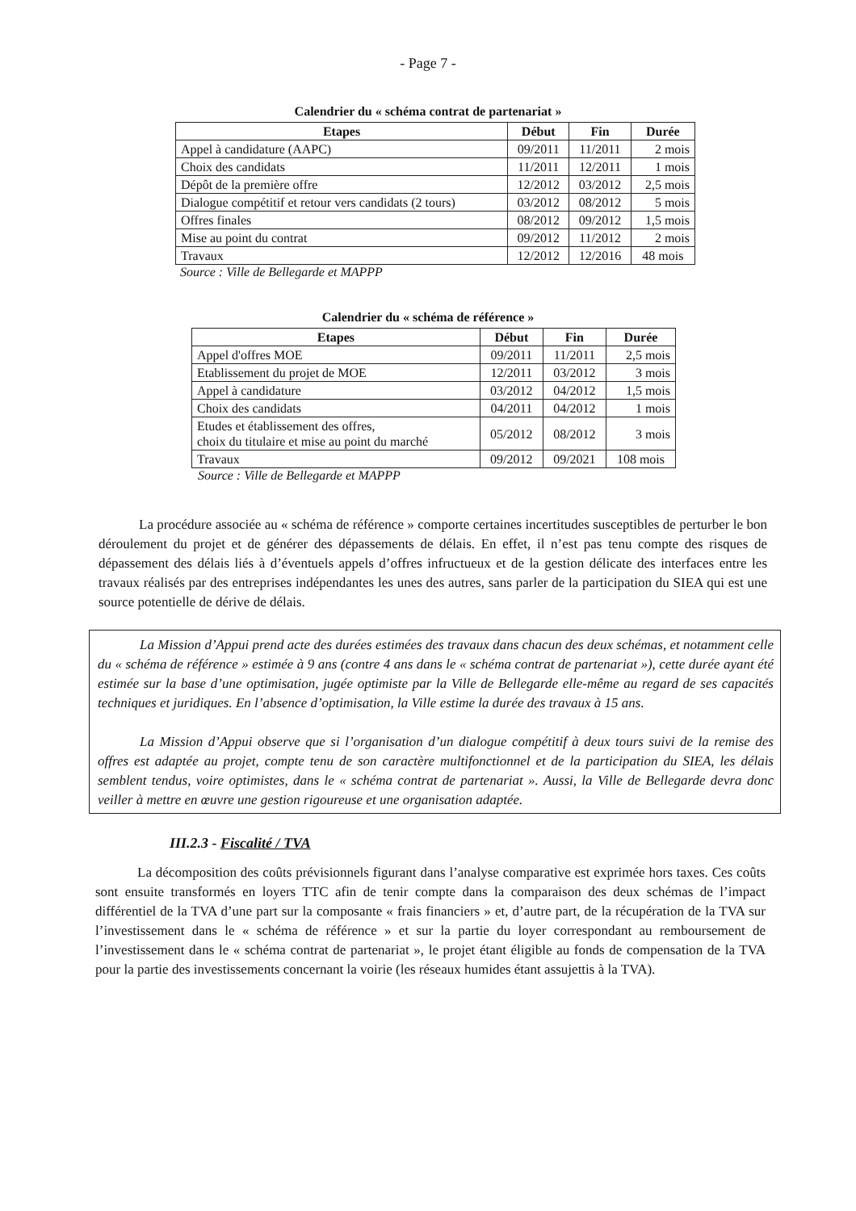- Page 7 -
Calendrier du « schéma contrat de partenariat »
| Etapes | Début | Fin | Durée |
| --- | --- | --- | --- |
| Appel à candidature (AAPC) | 09/2011 | 11/2011 | 2 mois |
| Choix des candidats | 11/2011 | 12/2011 | 1 mois |
| Dépôt de la première offre | 12/2012 | 03/2012 | 2,5 mois |
| Dialogue compétitif et retour vers candidats (2 tours) | 03/2012 | 08/2012 | 5 mois |
| Offres finales | 08/2012 | 09/2012 | 1,5 mois |
| Mise au point du contrat | 09/2012 | 11/2012 | 2 mois |
| Travaux | 12/2012 | 12/2016 | 48 mois |
Source : Ville de Bellegarde et MAPPP
Calendrier du « schéma de référence »
| Etapes | Début | Fin | Durée |
| --- | --- | --- | --- |
| Appel d'offres MOE | 09/2011 | 11/2011 | 2,5 mois |
| Etablissement du projet de MOE | 12/2011 | 03/2012 | 3 mois |
| Appel à candidature | 03/2012 | 04/2012 | 1,5 mois |
| Choix des candidats | 04/2011 | 04/2012 | 1 mois |
| Etudes et établissement des offres, choix du titulaire et mise au point du marché | 05/2012 | 08/2012 | 3 mois |
| Travaux | 09/2012 | 09/2021 | 108 mois |
Source : Ville de Bellegarde et MAPPP
La procédure associée au « schéma de référence » comporte certaines incertitudes susceptibles de perturber le bon déroulement du projet et de générer des dépassements de délais. En effet, il n’est pas tenu compte des risques de dépassement des délais liés à d’éventuels appels d’offres infructueux et de la gestion délicate des interfaces entre les travaux réalisés par des entreprises indépendantes les unes des autres, sans parler de la participation du SIEA qui est une source potentielle de dérive de délais.
La Mission d’Appui prend acte des durées estimées des travaux dans chacun des deux schémas, et notamment celle du « schéma de référence » estimée à 9 ans (contre 4 ans dans le « schéma contrat de partenariat »), cette durée ayant été estimée sur la base d’une optimisation, jugée optimiste par la Ville de Bellegarde elle-même au regard de ses capacités techniques et juridiques. En l’absence d’optimisation, la Ville estime la durée des travaux à 15 ans.
La Mission d’Appui observe que si l’organisation d’un dialogue compétitif à deux tours suivi de la remise des offres est adaptée au projet, compte tenu de son caractère multifonctionnel et de la participation du SIEA, les délais semblent tendus, voire optimistes, dans le « schéma contrat de partenariat ». Aussi, la Ville de Bellegarde devra donc veiller à mettre en œuvre une gestion rigoureuse et une organisation adaptée.
III.2.3 - Fiscalité / TVA
La décomposition des coûts prévisionnels figurant dans l’analyse comparative est exprimée hors taxes. Ces coûts sont ensuite transformés en loyers TTC afin de tenir compte dans la comparaison des deux schémas de l’impact différentiel de la TVA d’une part sur la composante « frais financiers » et, d’autre part, de la récupération de la TVA sur l’investissement dans le « schéma de référence » et sur la partie du loyer correspondant au remboursement de l’investissement dans le « schéma contrat de partenariat », le projet étant éligible au fonds de compensation de la TVA pour la partie des investissements concernant la voirie (les réseaux humides étant assujettis à la TVA).